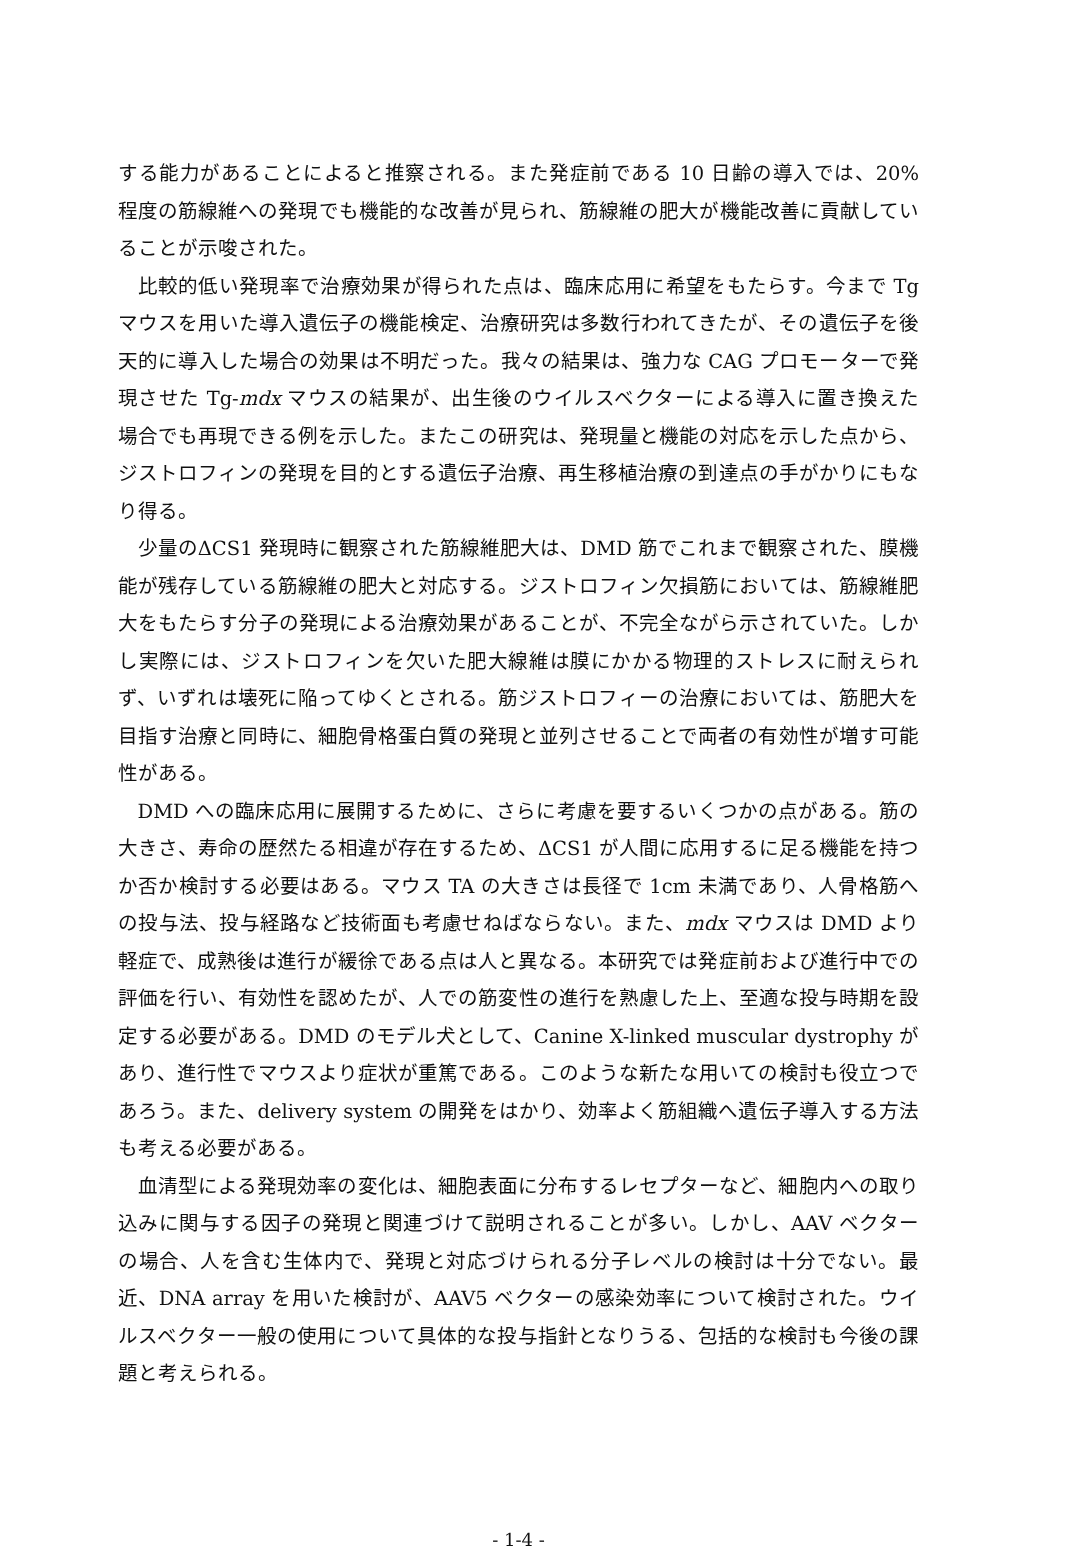する能力があることによると推察される。また発症前である 10 日齢の導入では、20% 程度の筋線維への発現でも機能的な改善が見られ、筋線維の肥大が機能改善に貢献していることが示唆された。
比較的低い発現率で治療効果が得られた点は、臨床応用に希望をもたらす。今まで Tg マウスを用いた導入遺伝子の機能検定、治療研究は多数行われてきたが、その遺伝子を後天的に導入した場合の効果は不明だった。我々の結果は、強力な CAG プロモーターで発現させた Tg-mdx マウスの結果が、出生後のウイルスベクターによる導入に置き換えた場合でも再現できる例を示した。またこの研究は、発現量と機能の対応を示した点から、ジストロフィンの発現を目的とする遺伝子治療、再生移植治療の到達点の手がかりにもなり得る。
少量のΔCS1 発現時に観察された筋線維肥大は、DMD 筋でこれまで観察された、膜機能が残存している筋線維の肥大と対応する。ジストロフィン欠損筋においては、筋線維肥大をもたらす分子の発現による治療効果があることが、不完全ながら示されていた。しかし実際には、ジストロフィンを欠いた肥大線維は膜にかかる物理的ストレスに耐えられず、いずれは壊死に陥ってゆくとされる。筋ジストロフィーの治療においては、筋肥大を目指す治療と同時に、細胞骨格蛋白質の発現と並列させることで両者の有効性が増す可能性がある。
DMD への臨床応用に展開するために、さらに考慮を要するいくつかの点がある。筋の大きさ、寿命の歴然たる相違が存在するため、ΔCS1 が人間に応用するに足る機能を持つか否か検討する必要はある。マウス TA の大きさは長径で 1cm 未満であり、人骨格筋への投与法、投与経路など技術面も考慮せねばならない。また、mdx マウスは DMD より軽症で、成熟後は進行が緩徐である点は人と異なる。本研究では発症前および進行中での評価を行い、有効性を認めたが、人での筋変性の進行を熟慮した上、至適な投与時期を設定する必要がある。DMD のモデル犬として、Canine X-linked muscular dystrophy があり、進行性でマウスより症状が重篤である。このような新たな用いての検討も役立つであろう。また、delivery system の開発をはかり、効率よく筋組織へ遺伝子導入する方法も考える必要がある。
血清型による発現効率の変化は、細胞表面に分布するレセプターなど、細胞内への取り込みに関与する因子の発現と関連づけて説明されることが多い。しかし、AAV ベクターの場合、人を含む生体内で、発現と対応づけられる分子レベルの検討は十分でない。最近、DNA array を用いた検討が、AAV5 ベクターの感染効率について検討された。ウイルスベクター一般の使用について具体的な投与指針となりうる、包括的な検討も今後の課題と考えられる。
- 1-4 -